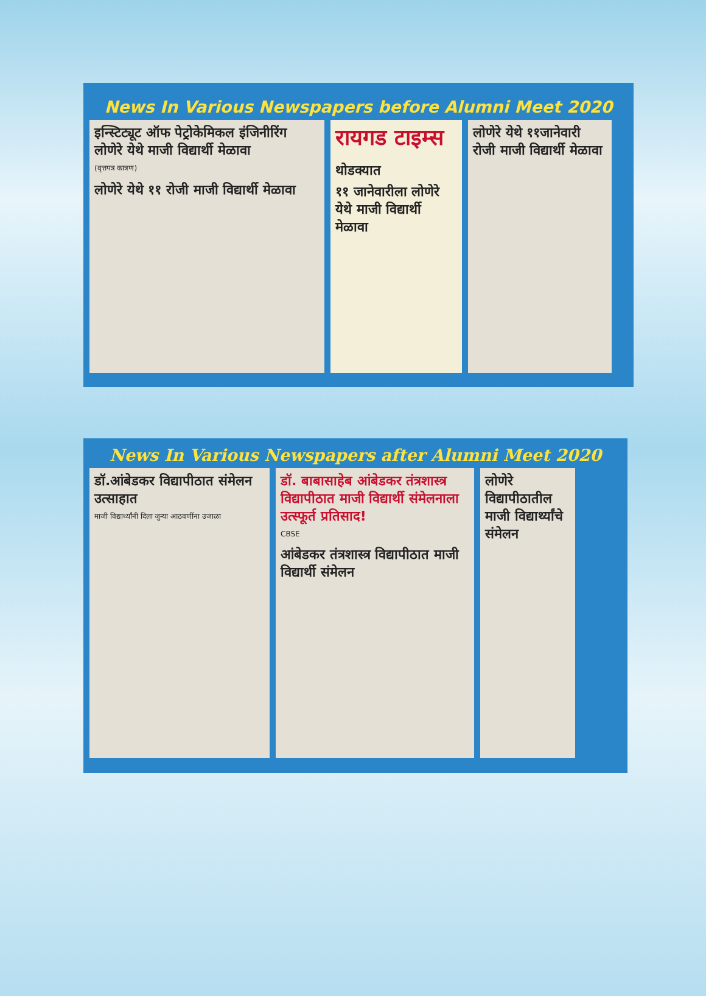News In Various Newspapers before Alumni Meet 2020
इन्स्टिट्यूट ऑफ पेट्रोकेमिकल इंजिनीरिंग
लोणेरे येथे माजी विद्यार्थी मेळावा
(वृत्तपत्र कात्रण)
लोणेरे येथे ११ रोजी माजी विद्यार्थी मेळावा
रायगड टाइम्स
थोडक्यात
११ जानेवारीला लोणेरे येथे माजी विद्यार्थी मेळावा
लोणेरे येथे ११जानेवारी रोजी माजी विद्यार्थी मेळावा
News In Various Newspapers after Alumni Meet 2020
डॉ.आंबेडकर विद्यापीठात संमेलन उत्साहात
माजी विद्यार्थ्यांनी दिला जुन्या आठवणींना उजाळा
डॉ. बाबासाहेब आंबेडकर तंत्रशास्त्र विद्यापीठात माजी विद्यार्थी संमेलनाला उत्स्फूर्त प्रतिसाद!
CBSE
आंबेडकर तंत्रशास्त्र विद्यापीठात माजी विद्यार्थी संमेलन
लोणेरे विद्यापीठातील माजी विद्यार्थ्यांचे संमेलन